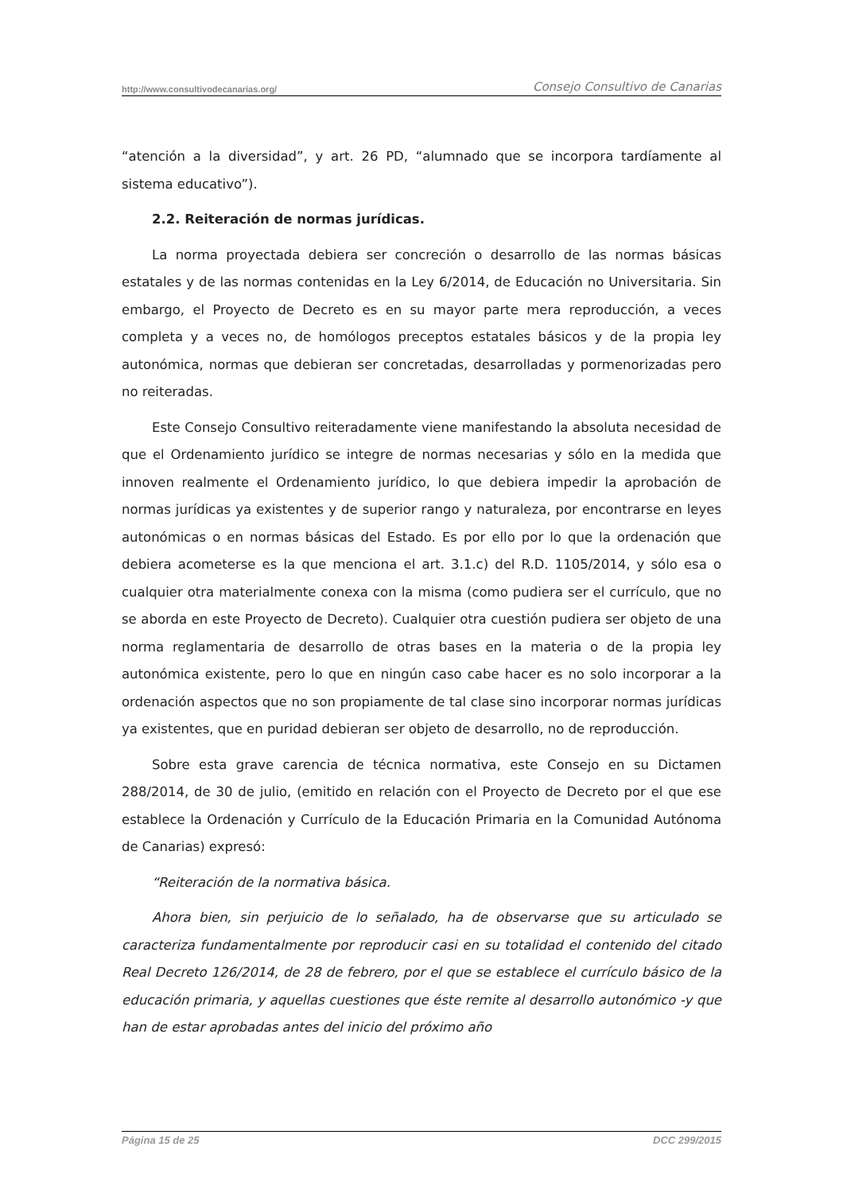http://www.consultivodecanarias.org/ Consejo Consultivo de Canarias
“atención a la diversidad”, y art. 26 PD, “alumnado que se incorpora tardíamente al sistema educativo”).
2.2. Reiteración de normas jurídicas.
La norma proyectada debiera ser concreción o desarrollo de las normas básicas estatales y de las normas contenidas en la Ley 6/2014, de Educación no Universitaria. Sin embargo, el Proyecto de Decreto es en su mayor parte mera reproducción, a veces completa y a veces no, de homólogos preceptos estatales básicos y de la propia ley autonómica, normas que debieran ser concretadas, desarrolladas y pormenorizadas pero no reiteradas.
Este Consejo Consultivo reiteradamente viene manifestando la absoluta necesidad de que el Ordenamiento jurídico se integre de normas necesarias y sólo en la medida que innoven realmente el Ordenamiento jurídico, lo que debiera impedir la aprobación de normas jurídicas ya existentes y de superior rango y naturaleza, por encontrarse en leyes autonómicas o en normas básicas del Estado. Es por ello por lo que la ordenación que debiera acometerse es la que menciona el art. 3.1.c) del R.D. 1105/2014, y sólo esa o cualquier otra materialmente conexa con la misma (como pudiera ser el currículo, que no se aborda en este Proyecto de Decreto). Cualquier otra cuestión pudiera ser objeto de una norma reglamentaria de desarrollo de otras bases en la materia o de la propia ley autonómica existente, pero lo que en ningún caso cabe hacer es no solo incorporar a la ordenación aspectos que no son propiamente de tal clase sino incorporar normas jurídicas ya existentes, que en puridad debieran ser objeto de desarrollo, no de reproducción.
Sobre esta grave carencia de técnica normativa, este Consejo en su Dictamen 288/2014, de 30 de julio, (emitido en relación con el Proyecto de Decreto por el que ese establece la Ordenación y Currículo de la Educación Primaria en la Comunidad Autónoma de Canarias) expresó:
“Reiteración de la normativa básica.
Ahora bien, sin perjuicio de lo señalado, ha de observarse que su articulado se caracteriza fundamentalmente por reproducir casi en su totalidad el contenido del citado Real Decreto 126/2014, de 28 de febrero, por el que se establece el currículo básico de la educación primaria, y aquellas cuestiones que éste remite al desarrollo autonómico -y que han de estar aprobadas antes del inicio del próximo año
Página 15 de 25 DCC 299/2015